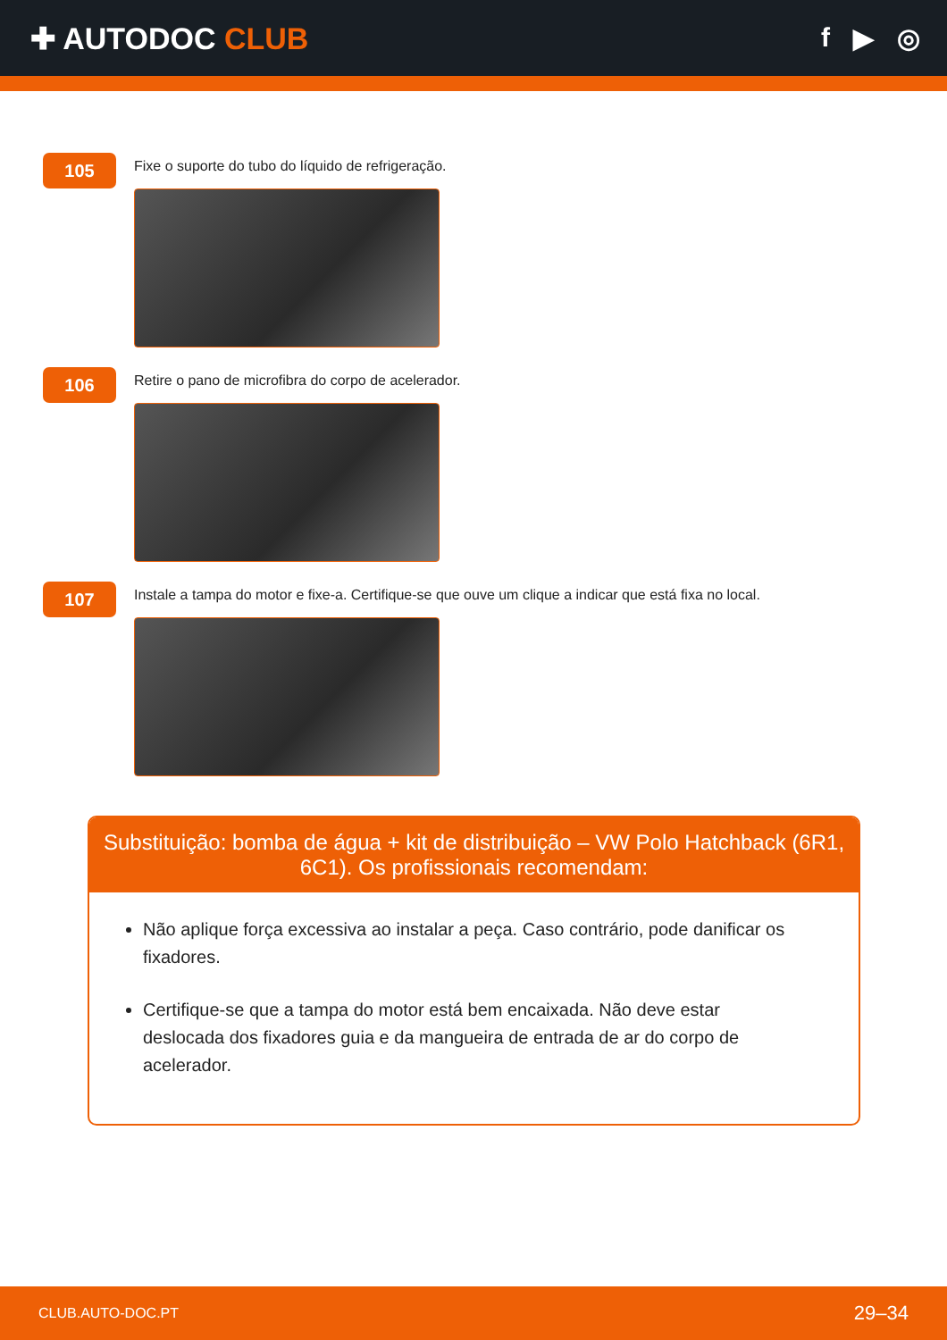✚ AUTODOC CLUB f ▶ ◎
105
Fixe o suporte do tubo do líquido de refrigeração.
106
Retire o pano de microfibra do corpo de acelerador.
107
Instale a tampa do motor e fixe-a. Certifique-se que ouve um clique a indicar que está fixa no local.
Substituição: bomba de água + kit de distribuição – VW Polo Hatchback (6R1, 6C1). Os profissionais recomendam:
Não aplique força excessiva ao instalar a peça. Caso contrário, pode danificar os fixadores.
Certifique-se que a tampa do motor está bem encaixada. Não deve estar deslocada dos fixadores guia e da mangueira de entrada de ar do corpo de acelerador.
CLUB.AUTO-DOC.PT 29–34